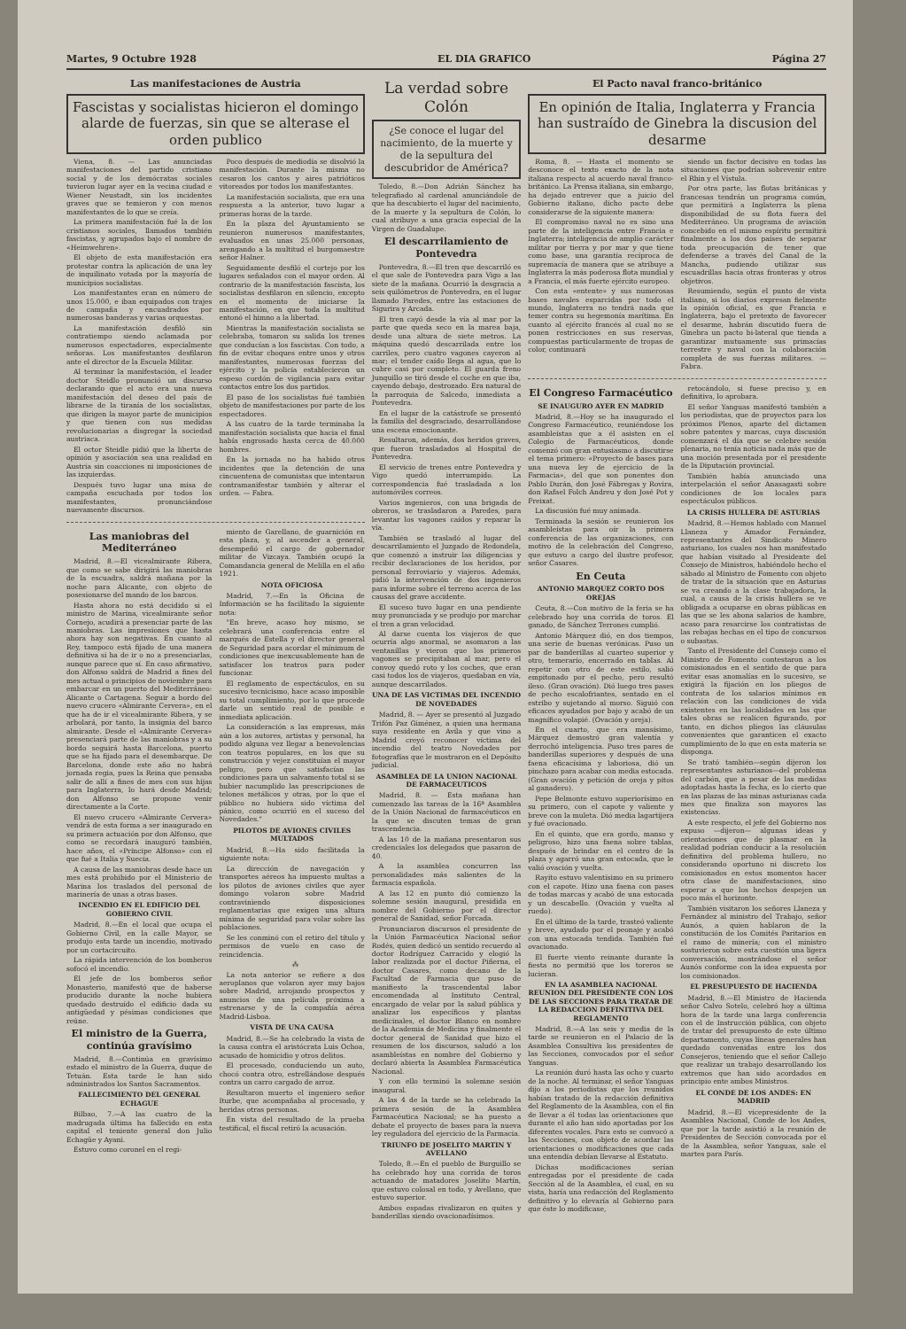Martes, 9 Octubre 1928 EL DIA GRAFICO Página 27
Las manifestaciones de Austria
Fascistas y socialistas hicieron el domingo alarde de fuerzas, sin que se alterase el orden publico
Viena, 8. — Las anunciadas manifestaciones del partido cristiano social y de los demócratas sociales tuvieron lugar ayer en la vecina ciudad e Wiener Neustadt, sin los incidentes graves que se temieron y con menos manifestantes de lo que se creía.
La primera manifestación fué la de los cristianos sociales, llamados también fascistas, y agrupados bajo el nombre de «Heimwehren».
El objeto de esta manifestación era protestar contra la aplicación de una ley de inquilinato votada por la mayoría de municipios socialistas.
Los manifestantes eran en número de unos 15.000, e iban equipados con trajes de campaña y encuadrados por numerosas banderas y varias orquestas.
La manifestación desfiló sin contratiempo siendo aclamada por numerosos espectadores, especialmente señoras. Los manifestantes desfilaron ante el director de la Escuela Militar.
Al terminar la manifestación, el leader doctor Steidlo pronunció un discurso declarando que el acto era una nueva manifestación del deseo del país de librarse de la tiranía de los socialistas, que dirigen la mayor parte de municipios y que tienen con sus medidas revolucionarias a disgregar la sociedad austriaca.
El octor Steidle pidió que la liberta de opinión y asociación sea una realidad en Austria sin coacciones ni imposiciones de las izquierdas.
Después tuvo lugar una misa de campaña escuchada por todos los manifestantes, pronunciándose nuevamente discursos.
Poco después de mediodía se disolvió la manifestación. Durante la misma no cesaron los cantos y aires patrióticos vitoreados por todos los manifestantes.
La manifestación socialista, que era una respuesta a la anterior, tuvo lugar a primeras horas de la tarde.
En la plaza del Ayuntamiento se reunieron numerosos manifestantes, evaluados en unas 25.000 personas, arengando a la multitud el burgomaestre señor Halner.
Seguidamente desfiló el cortejo por los lugares señalados con el mayor orden. Al contrario de la manifestación fascista, los socialistas desfilaron en silencio, excepto en el momento de iniciarse la manifestación, en que toda la multitud entonó el himno a la libertad.
Mientras la manifestación socialista se celebraba, tomaron su salida los trenes que conducían a los fascistas. Con todo, a fin de evitar choques entre unos y otros manifestantes, numerosas fuerzas del ejército y la policía establecieron un espeso cordón de vigilancia para evitar contactos entre los dos partidos.
El paso de los socialistas fué también objeto de manifestaciones por parte de los espectadores.
A las cuatro de la tarde terminaba la manifestación socialista que hacia el final había engrosado hasta cerca de 40.000 hombres.
En la jornada no ha habido otros incidentes que la detención de una cincuentena de comunistas que intentaron contramanifestar también y alterar el orden. — Fabra.
Las maniobras del Mediterráneo
Madrid, 8.—El vicealmirante Ribera, que como se sabe dirigirá las maniobras de la escuadra, saldrá mañana por la noche para Alicante, con objeto de posesionarse del mando de los barcos.
Hasta ahora no está decidido si el ministro de Marina, vicealmirante señor Cornejo, acudirá a presenciar parte de las maniobras. Las impresiones que hasta ahora hay son negativas. En cuanto al Rey, tampoco está fijado de una manera definitiva si ha de ir o no a presenciarlas, aunque parece que sí. En caso afirmativo, don Alfonso saldrá de Madrid a fines del mes actual o principios de noviembre para embarcar en un puerto del Mediterráneo: Alicante o Cartagena. Seguir a bordo del nuevo crucero «Almirante Cervera», en el que ha de ir el vicealmirante Ribera, y se arbolará, por tanto, la insignia del barco almirante. Desde el «Almirante Cervera» presenciará parte de las maniobras y a su bordo seguirá hasta Barcelona, puerto que se ha fijado para el desembarque. De Barcelona, donde este año no habrá jornada regia, pues la Reina que pensaba salir de allí a fines de mes con sus hijas para Inglaterra, lo hará desde Madrid; don Alfonso se propone venir directamente a la Corte.
El nuevo crucero «Almirante Cervera» vendrá de esta forma a ser inaugurado en su primera actuación por don Alfonso, que como se recordará inauguró también, hace años, el «Príncipe Alfonso» con el que fué a Italia y Suecia.
A causa de las maniobras desde hace un mes está prohibido por el Ministerio de Marina los traslados del personal de marinería de unas a otras bases.
INCENDIO EN EL EDIFICIO DEL GOBIERNO CIVIL
Madrid, 8.—En el local que ocupa el Gobierno Civil, en la calle Mayor, se produjo esta tarde un incendio, motivado por un cortacircuito.
La rápida intervención de los bomberos sofocó el incendio.
El jefe de los bomberos señor Monasterio, manifestó que de haberse producido durante la noche hubiera quedado destruído el edificio dada su antigüedad y pésimas condiciones que reúne.
El ministro de la Guerra, continúa gravísimo
Madrid, 8.—Continúa en gravísimo estado el ministro de la Guerra, duque de Tetuán. Esta tarde le han sido administrados los Santos Sacramentos.
FALLECIMIENTO DEL GENERAL ECHAGUE
Bilbao, 7.—A las cuatro de la madrugada última ha fallecido en esta capital el teniente general don Julio Echagüe y Ayani.
Estuvo como coronel en el regi-
miento de Garellano, de guarnición en esta plaza, y, al ascender a general, desempeñó el cargo de gobernador militar de Vizcaya. También ocupó la Comandancia general de Melilla en el año 1921.
NOTA OFICIOSA
Madrid, 7.—En la Oficina de Información se ha facilitado la siguiente nota:
"En breve, acaso hoy mismo, se celebrará una conferencia entre el marqués de Estella y el director general de Seguridad para acordar el mínimum de condiciones que inexcusablemente han de satisfacer los teatros para poder funcionar.
El reglamento de espectáculos, en su sucesivo tecnicismo, hace acaso imposible su total cumplimiento, por lo que procede darle un sentido real de posible e inmediata aplicación.
La consideración a las empresas, más aún a los autores, artistas y personal, ha podido alguna vez llegar a benevolencias con teatros populares, en los que su construcción y vejez constituían el mayor peligro, pero que satisfacían las condiciones para un salvamento total si se hubier nacumplido las prescripciones de telones metálicos y otras, por lo que el público no hubiera sido víctima del pánico, como ocurrió en el suceso del Novedades."
PILOTOS DE AVIONES CIVILES MULTADOS
Madrid, 8.—Ha sido facilitada la siguiente nota:
La dirección de navegación y transportes aéreos ha impuesto multas a los pilotos de aviones civiles que ayer domingo volaron sobre Madrid contraviniendo disposiciones reglamentarias que exigen una altura mínima de seguridad para volar sobre las poblaciones.
Se les conminó con el retiro del título y permisos de vuelo en caso de reincidencia.
⁂
La nota anterior se refiere a dos aeroplanos que volaron ayer muy bajos sobre Madrid, arrojando prospectos y anuncios de una película próxima a estrenarse y de la compañía aérea Madrid-Lisboa.
VISTA DE UNA CAUSA
Madrid, 8.—Se ha celebrado la vista de la causa contra el aristócrata Luis Ochoa, acusado de homicidio y otros delitos.
El procesado, conduciendo un auto, chocó contra otro, estrellándose después contra un carro cargado de arroz.
Resultaron muerto el ingeniero señor Iturbe, que acompañaba al procesado, y heridas otras personas.
En vista del resultado de la prueba testifical, el fiscal retiró la acusación.
La verdad sobre Colón
¿Se conoce el lugar del nacimiento, de la muerte y de la sepultura del descubridor de América?
Toledo, 8.—Don Adrián Sánchez ha telegrafiado al cardenal anunciándole de que ha descubierto el lugar del nacimiento, de la muerte y la sepultura de Colón, lo cual atribuye a una gracia especial de la Virgen de Guadalupe.
El descarrilamiento de Pontevedra
Pontevedra, 8.—El tren que descarriló es el que sale de Pontevedra para Vigo a las siete de la mañana. Ocurrió la desgracia a seis quilómetros de Pontevedra, en el lugar llamado Paredes, entre las estaciones de Sigurira y Arcada.
El tren cayó desde la vía al mar por la parte que queda seco en la marea baja, desde una altura de siete metros. La máquina quedó descarrilada entre los carriles, pero cuatro vagones cayeron al mar; el tender caído llega al agua, que lo cubre casi por completo. El guarda freno Junquillo se tiró desde el coche en que iba, cayendo debajo, destrozado. Era natural de la parroquia de Salcedo, inmediata a Pontevedra.
En el lugar de la catástrofe se presentó la familia del desgraciado, desarrollándose una escena emocionante.
Resultaron, además, dos heridos graves, que fueron trasladados al Hospital de Pontevedra.
El servicio de trenes entre Pontevedra y Vigo quedó interrumpido. La correspondencia fué trasladada a los automóviles correos.
Varios ingenieros, con una brigada de obreros, se trasladaron a Paredes, para levantar los vagones caídos y reparar la vía.
También se trasladó al lugar del descarrilamiento el Juzgado de Redondela, que comenzó a instruir las diligencias y recibir declaraciones de los heridos, por personal ferroviario y viajeros. Además, pidió la intervención de dos ingenieros para informe sobre el terreno acerca de las causas del grave accidente.
El suceso tuvo lugar en una pendiente muy pronunciada y se produjo por marchar el tren a gran velocidad.
Al darse cuenta los viajeros de que ocurría algo anormal, se asomaron a las ventanillas y vieron que los primeros vagones se precipitaban al mar, pero el convoy quedó roto y los coches, que eran casi todos los de viajeros, quedaban en vía, aunque descarrilados.
UNA DE LAS VICTIMAS DEL INCENDIO DE NOVEDADES
Madrid, 8. — Ayer se presentó al Juzgado Trifón Paz Giménez, a quien una hermana suya residente en Avila y que vino a Madrid creyó reconocer víctima del incendio del teatro Novedades por fotografías que le mostraron en el Depósito judicial.
ASAMBLEA DE LA UNION NACIONAL DE FARMACEUTICOS
Madrid, 8. — Esta mañana han comenzado las tareas de la 16ª Asamblea de la Unión Nacional de farmacéuticos en la que se discuten temas de gran trascendencia.
A las 10 de la mañana presentaron sus credenciales los delegados que pasaron de 40.
A la asamblea concurren las personalidades más salientes de la farmacia española.
A las 12 en punto dió comienzo la solemne sesión inaugural, presidida en nombre del Gobierno por el director general de Sanidad, señor Forcada.
Pronunciaron discursos el presidente de la Unión Farmacéutica Nacional señor Rodés, quien dedicó un sentido recuerdo al doctor Rodríguez Carracido y elogió la labor realizada por el doctor Piñerna, el doctor Casares, como decano de la Facultad de Farmacia que puso de manifiesto la trascendental labor encomendada al Instituto Central, encargado de velar por la salud pública y analizar los específicos y plantas medicinales, el doctor Blanco en nombre de la Academia de Medicina y finalmente el doctor general de Sanidad que hizo el resumen de los discursos, saludó a los asambleístas en nombre del Gobierno y declaró abierta la Asamblea Farmacéutica Nacional.
Y con ello terminó la solemne sesión inaugural.
A las 4 de la tarde se ha celebrado la primera sesión de la Asamblea Farmacéutica Nacional; se ha puesto a debate el proyecto de bases para la nueva ley reguladora del ejercicio de la Farmacia.
TRIUNFO DE JOSELITO MARTIN Y AVELLANO
Toledo, 8.—En el pueblo de Burguillo se ha celebrado hoy una corrida de toros actuando de matadores Joselito Martín, que estuvo colosal en todo, y Avellano, que estuvo superior.
Ambos espadas rivalizaron en quites y banderillas siendo ovacionadísimos.
El Pacto naval franco-británico
En opinión de Italia, Inglaterra y Francia han sustraído de Ginebra la discusion del desarme
Roma, 8. — Hasta el momento se desconoce el texto exacto de la nota italiana respecto al acuerdo naval franco-británico. La Prensa italiana, sin embargo, ha dejado entrever que a juicio del Gobierno italiano, dicho pacto debe considerarse de la siguiente manera:
El compromiso naval no es sino una parte de la inteligencia entre Francia e Inglaterra; inteligencia de amplio carácter militar por tierra y por mar y que tiene como base, una garantía recíproca de supremacía de manera que se atribuye a Inglaterra la más poderosa flota mundial y a Francia, el más fuerte ejército europeo.
Con esta «entente» y sus numerosas bases navales esparcidas por todo el mundo, Inglaterra no tendrá nada que temer contra su hegemonía marítima. En cuanto al ejército francés al cual no se ponen restricciones en sus reservas, compuestas particularmente de tropas de color, continuará
siendo un factor decisivo en todas las situaciones que podrían sobrevenir entre el Rhin y el Vístula.
Por otra parte, las flotas británicas y francesas tendrán un programa común, que permitirá a Inglaterra la plena disponibilidad de su flota fuera del Mediterráneo. Un programa de aviación concebido en el mismo espíritu permitirá finalmente a los dos países de separar toda preocupación de tener que defenderse a través del Canal de la Mancha, pudiendo utilizar sus escuadrillas hacia otras fronteras y otros objetivos.
Resumiendo, según el punto de vista italiano, si los diarios expresan fielmente la opinión oficial, es que Francia e Inglaterra, bajo el pretexto de favorecer el desarme, habrán discutido fuera de Ginebra un pacto bi-lateral que tienda a garantizar mutuamente sus primacías terrestre y naval con la colaboración completa de sus fuerzas militares. — Fabra.
El Congreso Farmacéutico
SE INAUGURO AYER EN MADRID
Madrid, 8.—Hoy se ha inaugurado el Congreso Farmacéutico, reuniéndose los asambleístas que a él asisten en el Colegio de Farmacéuticos, donde comenzó con gran entusiasmo a discutirse el tema primero: «Proyecto de bases para una nueva ley de ejercicio de la Farmacia», del que son ponentes don Pablo Durán, don José Fábregas y Rovira, don Rafael Folch Andreu y don José Pot y Freixat.
La discusión fué muy animada.
Terminada la sesión se reunieron los asambleístas para oír la primera conferencia de las organizaciones, con motivo de la celebración del Congreso, que estuvo a cargo del ilustre profesor, señor Casares.
En Ceuta
ANTONIO MARQUEZ CORTO DOS OREJAS
Ceuta, 8.—Con motivo de la feria se ha celebrado hoy una corrida de toros. El ganado, de Sánchez Terrones cumplió.
Antonio Márquez dió, en dos tiempos, una serie de buenas verónicas. Puso un par de banderillas al cuarteo superior y otro, temerario, encerrado en tablas. Al repetir con otro de este estilo, salió empitonado por el pecho, pero resultó ileso. (Gran ovación). Dió luego tres pases de pecho escalofriantes, sentado en el estribo y sujetando al morso. Siguió con eficaces ayudados por bajo y acabó de un magnífico volapié. (Ovación y oreja).
En el cuarto, que era mansísimo, Márquez demostró gran valentía y derrochó inteligencia. Puso tres pares de banderillas superiores y después de una faena eficacísima y laboriosa, dió un pinchazo para acabar con media estocada. (Gran ovación y petición de oreja y pitos al ganadero).
Pepe Belmonte estuvo superiorísimo en su primero, con el capote y valiente y breve con la muleta. Dió media lagartijera y fué ovacionado.
En el quinto, que era gordo, manso y peligroso, hizo una faena sobre tablas, después de brindar en el centro de la plaza y agarró una gran estocada, que le valió ovación y vuelta.
Rayito estuvo valentísimo en su primero con el capote. Hizo una faena con pases de todas marcas y acabó de una estocada y un descabello. (Ovación y vuelta al ruedo).
En el último de la tarde, trasteó valiente y breve, ayudado por el peonaje y acabó con una estocada tendida. También fué ovacionado.
El fuerte viento reinante durante la fiesta no permitió que los toreros se lucieran.
EN LA ASAMBLEA NACIONAL REUNION DEL PRESIDENTE CON LOS DE LAS SECCIONES PARA TRATAR DE LA REDACCION DEFINITIVA DEL REGLAMENTO
Madrid, 8.—A las seis y media de la tarde se reunieron en el Palacio de la Asamblea Consultiva los presidentes de las Secciones, convocados por el señor Yanguas.
La reunión duró hasta las ocho y cuarto de la noche. Al terminar, el señor Yanguas dijo a los periodistas que los reunidos habían tratado de la redacción definitiva del Reglamento de la Asamblea, con el fin de llevar a él todas las orientaciones que durante el año han sido aportadas por los diferentes vocales. Para esto se convocó a las Secciones, con objeto de acordar las orientaciones o modificaciones que cada una entendía debían llevarse al Estatuto.
Dichas modificaciones serían entregadas por el presidente de cada Sección al de la Asamblea, el cual, en su vista, haría una redacción del Reglamento definitivo y lo elevaría al Gobierno para que éste lo modificase,
retocándolo, si fuese preciso y, en definitiva, lo aprobara.
El señor Yanguas manifestó también a los periodistas, que de proyectos para los próximos Plenos, aparte del dictamen sobre patentes y marcas, cuya discusión comenzará el día que se celebre sesión plenaria, no tenía noticia nada más que de una moción presentada por el presidente de la Diputación provincial.
También había anunciado una interpelación el señor Anasagasti sobre condiciones de los locales para espectáculos públicos.
LA CRISIS HULLERA DE ASTURIAS
Madrid, 8.—Hemos hablado con Manuel Llaneza y Amador Fernández, representantes del Sindicato Minero asturiano, los cuales nos han manifestado que habían visitado al Presidente del Consejo de Ministros, habiéndolo hecho el sábado al Ministro de Fomento con objeto de tratar de la situación que en Asturias se va creando a la clase trabajadora, la cual, a causa de la crisis hullera se ve obligada a ocuparse en obras públicas en las que se les abona salarios de hambre, acaso para resarcirse los contratistas de las rebajas hechas en el tipo de concursos o subastas.
Tanto el Presidente del Consejo como el Ministro de Fomento contestaron a los comisionados en el sentido de que para evitar esas anomalías en lo sucesivo, se exigirá la fijación en los pliegos de contrata de los salarios mínimos en relación con las condiciones de vida existentes en las localidades en las que tales obras se realicen figurando, por tanto, en dichos pliegos las cláusulas convenientes que garanticen el exacto cumplimiento de lo que en esta materia se disponga.
Se trató también—según dijeron los representantes asturianos—del problema del carbón, que a pesar de las medidas adoptadas hasta la fecha, es lo cierto que en las plazas de las minas asturianas cada mes que finaliza son mayores las existencias.
A este respecto, el jefe del Gobierno nos expuso —dijeron— algunas ideas y orientaciones que de plasmar en la realidad podrían conducir a la resolución definitiva del problema hullero, no considerando oportuno ni discreto los comisionados en estos momentos hacer otra clase de manifestaciones, sino esperar a que los hechos despejen un poco más el horizonte.
También visitaron los señores Llaneza y Fernández al ministro del Trabajo, señor Aunós, a quien hablaron de la constitución de los Comités Paritarios en el ramo de minería; con el ministro sostuvieron sobre esta cuestión una ligera conversación, mostrándose el señor Aunós conforme con la idea expuesta por los comisionados.
EL PRESUPUESTO DE HACIENDA
Madrid, 8.—El Ministro de Hacienda señor Calvo Sotelo, celebró hoy a última hora de la tarde una larga conferencia con el de Instrucción pública, con objeto de tratar del presupuesto de este último departamento, cuyas líneas generales han quedado convenidas entre los dos Consejeros, teniendo que el señor Callejo que realizar un trabajo desarrollando los extremos que han sido acordados en principio ente ambos Ministros.
EL CONDE DE LOS ANDES: EN MADRID
Madrid, 8.—El vicepresidente de la Asamblea Nacional, Conde de los Andes, que por la tarde asistió a la reunión de Presidentes de Sección convocada por el de la Asamblea, señor Yanguas, sale el martes para París.